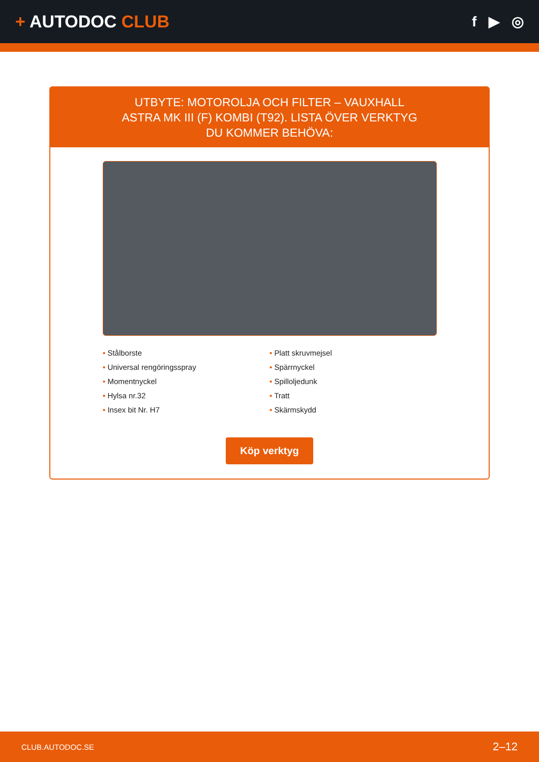+ AUTODOC CLUB
f ▶ ◎
UTBYTE: MOTOROLJA OCH FILTER – VAUXHALL ASTRA MK III (F) KOMBI (T92). LISTA ÖVER VERKTYG DU KOMMER BEHÖVA:
• Stålborste
• Universal rengöringsspray
• Momentnyckel
• Hylsa nr.32
• Insex bit Nr. H7
• Platt skruvmejsel
• Spärrnyckel
• Spilloljedunk
• Tratt
• Skärmskydd
Köp verktyg
CLUB.AUTODOC.SE 2–12